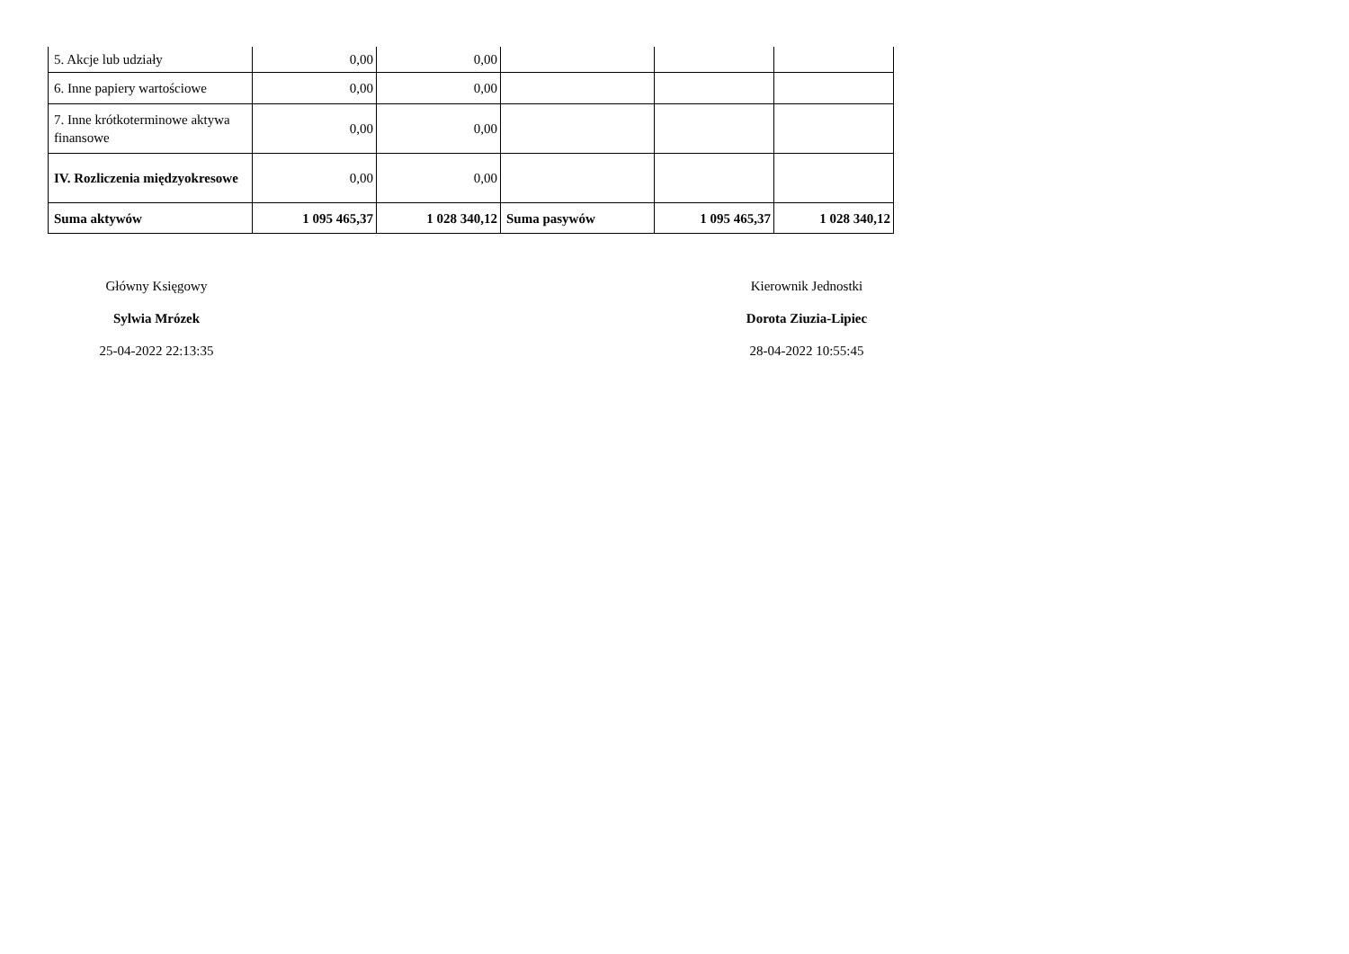| 5. Akcje lub udziały | 0,00 | 0,00 | | | |
| 6. Inne papiery wartościowe | 0,00 | 0,00 | | | |
| 7. Inne krótkoterminowe aktywa finansowe | 0,00 | 0,00 | | | |
| IV. Rozliczenia międzyokresowe | 0,00 | 0,00 | | | |
| Suma aktywów | 1 095 465,37 | 1 028 340,12 | Suma pasywów | 1 095 465,37 | 1 028 340,12 |
Główny Księgowy
Sylwia Mrózek
25-04-2022 22:13:35
Kierownik Jednostki
Dorota Ziuzia-Lipiec
28-04-2022 10:55:45